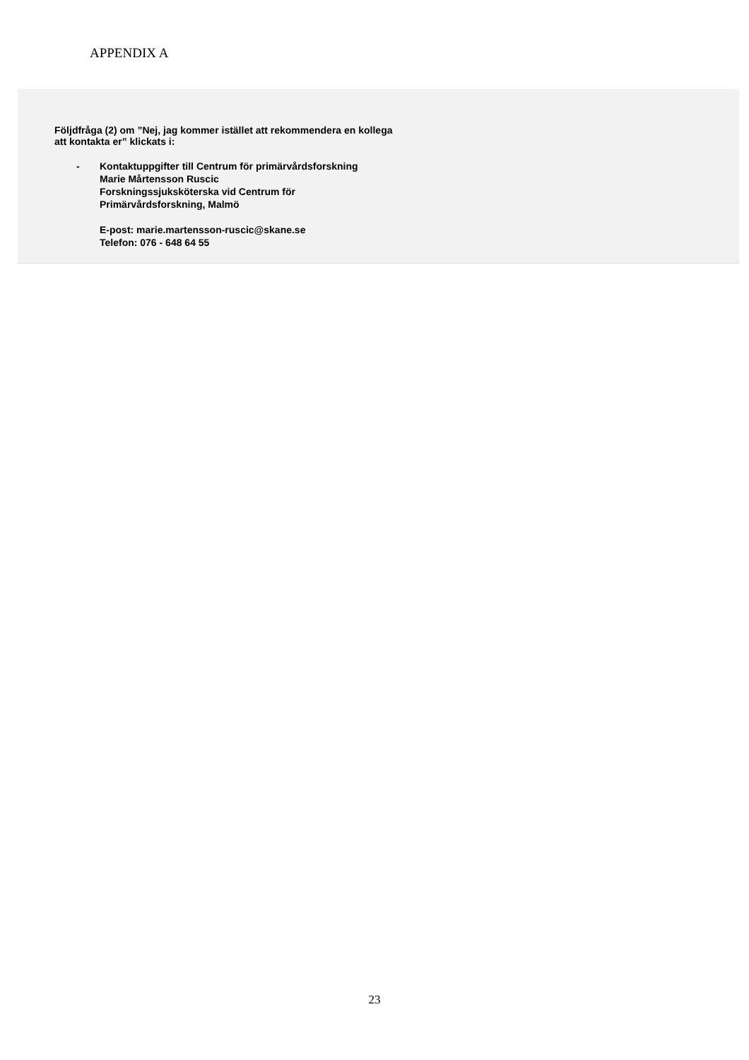APPENDIX A
Följdfråga (2) om ”Nej, jag kommer istället att rekommendera en kollega
att kontakta er” klickats i:
- Kontaktuppgifter till Centrum för primärvårdsforskning
Marie Mårtensson Ruscic
Forskningssjuksköterska vid Centrum för
Primärvårdsforskning, Malmö
E-post: marie.martensson-ruscic@skane.se
Telefon: 076 - 648 64 55
23